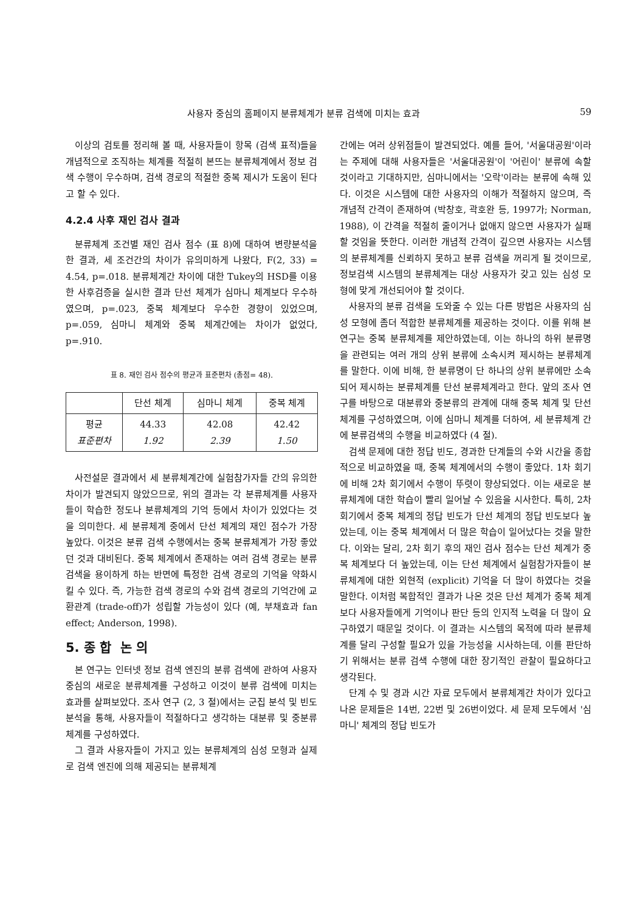사용자 중심의 홈페이지 분류체계가 분류 검색에 미치는 효과 59
이상의 검토를 정리해 볼 때, 사용자들이 항목 (검색 표적)들을 개념적으로 조직하는 체계를 적절히 본뜨는 분류체계에서 정보 검색 수행이 우수하며, 검색 경로의 적절한 중복 제시가 도움이 된다고 할 수 있다.
4.2.4 사후 재인 검사 결과
분류체계 조건별 재인 검사 점수 (표 8)에 대하여 변량분석을 한 결과, 세 조건간의 차이가 유의미하게 나왔다, F(2, 33) = 4.54, p=.018. 분류체계간 차이에 대한 Tukey의 HSD를 이용한 사후검증을 실시한 결과 단선 체계가 심마니 체계보다 우수하였으며, p=.023, 중복 체계보다 우수한 경향이 있었으며, p=.059, 심마니 체계와 중복 체계간에는 차이가 없었다, p=.910.
표 8. 재인 검사 점수의 평균과 표준편차 (총점= 48).
| | 단선 체계 | 심마니 체계 | 중복 체계 |
| --- | --- | --- | --- |
| 평균 표준편차 | 44.33 1.92 | 42.08 2.39 | 42.42 1.50 |
사전설문 결과에서 세 분류체계간에 실험참가자들 간의 유의한 차이가 발견되지 않았으므로, 위의 결과는 각 분류체계를 사용자들이 학습한 정도나 분류체계의 기억 등에서 차이가 있었다는 것을 의미한다. 세 분류체계 중에서 단선 체계의 재인 점수가 가장 높았다. 이것은 분류 검색 수행에서는 중복 분류체계가 가장 좋았던 것과 대비된다. 중복 체계에서 존재하는 여러 검색 경로는 분류 검색을 용이하게 하는 반면에 특정한 검색 경로의 기억을 약화시킬 수 있다. 즉, 가능한 검색 경로의 수와 검색 경로의 기억간에 교환관계 (trade-off)가 성립할 가능성이 있다 (예, 부채효과 fan effect; Anderson, 1998).
5. 종 합 논 의
본 연구는 인터넷 정보 검색 엔진의 분류 검색에 관하여 사용자 중심의 새로운 분류체계를 구성하고 이것이 분류 검색에 미치는 효과를 살펴보았다. 조사 연구 (2, 3 절)에서는 군집 분석 및 빈도 분석을 통해, 사용자들이 적절하다고 생각하는 대분류 및 중분류 체계를 구성하였다.
그 결과 사용자들이 가지고 있는 분류체계의 심성 모형과 실제로 검색 엔진에 의해 제공되는 분류체계
간에는 여러 상위점들이 발견되었다. 예를 들어, '서울대공원'이라는 주제에 대해 사용자들은 '서울대공원'이 '어린이' 분류에 속할 것이라고 기대하지만, 심마니에서는 '오락'이라는 분류에 속해 있다. 이것은 시스템에 대한 사용자의 이해가 적절하지 않으며, 즉 개념적 간격이 존재하여 (박창호, 곽호완 등, 1997가; Norman, 1988), 이 간격을 적절히 줄이거나 없애지 않으면 사용자가 실패할 것임을 뜻한다. 이러한 개념적 간격이 깊으면 사용자는 시스템의 분류체계를 신뢰하지 못하고 분류 검색을 꺼리게 될 것이므로, 정보검색 시스템의 분류체계는 대상 사용자가 갖고 있는 심성 모형에 맞게 개선되어야 할 것이다.
사용자의 분류 검색을 도와줄 수 있는 다른 방법은 사용자의 심성 모형에 좀더 적합한 분류체계를 제공하는 것이다. 이를 위해 본 연구는 중복 분류체계를 제안하였는데, 이는 하나의 하위 분류명을 관련되는 여러 개의 상위 분류에 소속시켜 제시하는 분류체계를 말한다. 이에 비해, 한 분류명이 단 하나의 상위 분류에만 소속되어 제시하는 분류체계를 단선 분류체계라고 한다. 앞의 조사 연구를 바탕으로 대분류와 중분류의 관계에 대해 중복 체계 및 단선 체계를 구성하였으며, 이에 심마니 체계를 더하여, 세 분류체계 간에 분류검색의 수행을 비교하였다 (4 절).
검색 문제에 대한 정답 빈도, 경과한 단계들의 수와 시간을 종합적으로 비교하였을 때, 중복 체계에서의 수행이 좋았다. 1차 회기에 비해 2차 회기에서 수행이 뚜렷이 향상되었다. 이는 새로운 분류체계에 대한 학습이 빨리 일어날 수 있음을 시사한다. 특히, 2차 회기에서 중복 체계의 정답 빈도가 단선 체계의 정답 빈도보다 높았는데, 이는 중복 체계에서 더 많은 학습이 일어났다는 것을 말한다. 이와는 달리, 2차 회기 후의 재인 검사 점수는 단선 체계가 중복 체계보다 더 높았는데, 이는 단선 체계에서 실험참가자들이 분류체계에 대한 외현적 (explicit) 기억을 더 많이 하였다는 것을 말한다. 이처럼 복합적인 결과가 나온 것은 단선 체계가 중복 체계보다 사용자들에게 기억이나 판단 등의 인지적 노력을 더 많이 요구하였기 때문일 것이다. 이 결과는 시스템의 목적에 따라 분류체계를 달리 구성할 필요가 있을 가능성을 시사하는데, 이를 판단하기 위해서는 분류 검색 수행에 대한 장기적인 관찰이 필요하다고 생각된다.
단계 수 및 경과 시간 자료 모두에서 분류체계간 차이가 있다고 나온 문제들은 14번, 22번 및 26번이었다. 세 문제 모두에서 '심마니' 체계의 정답 빈도가